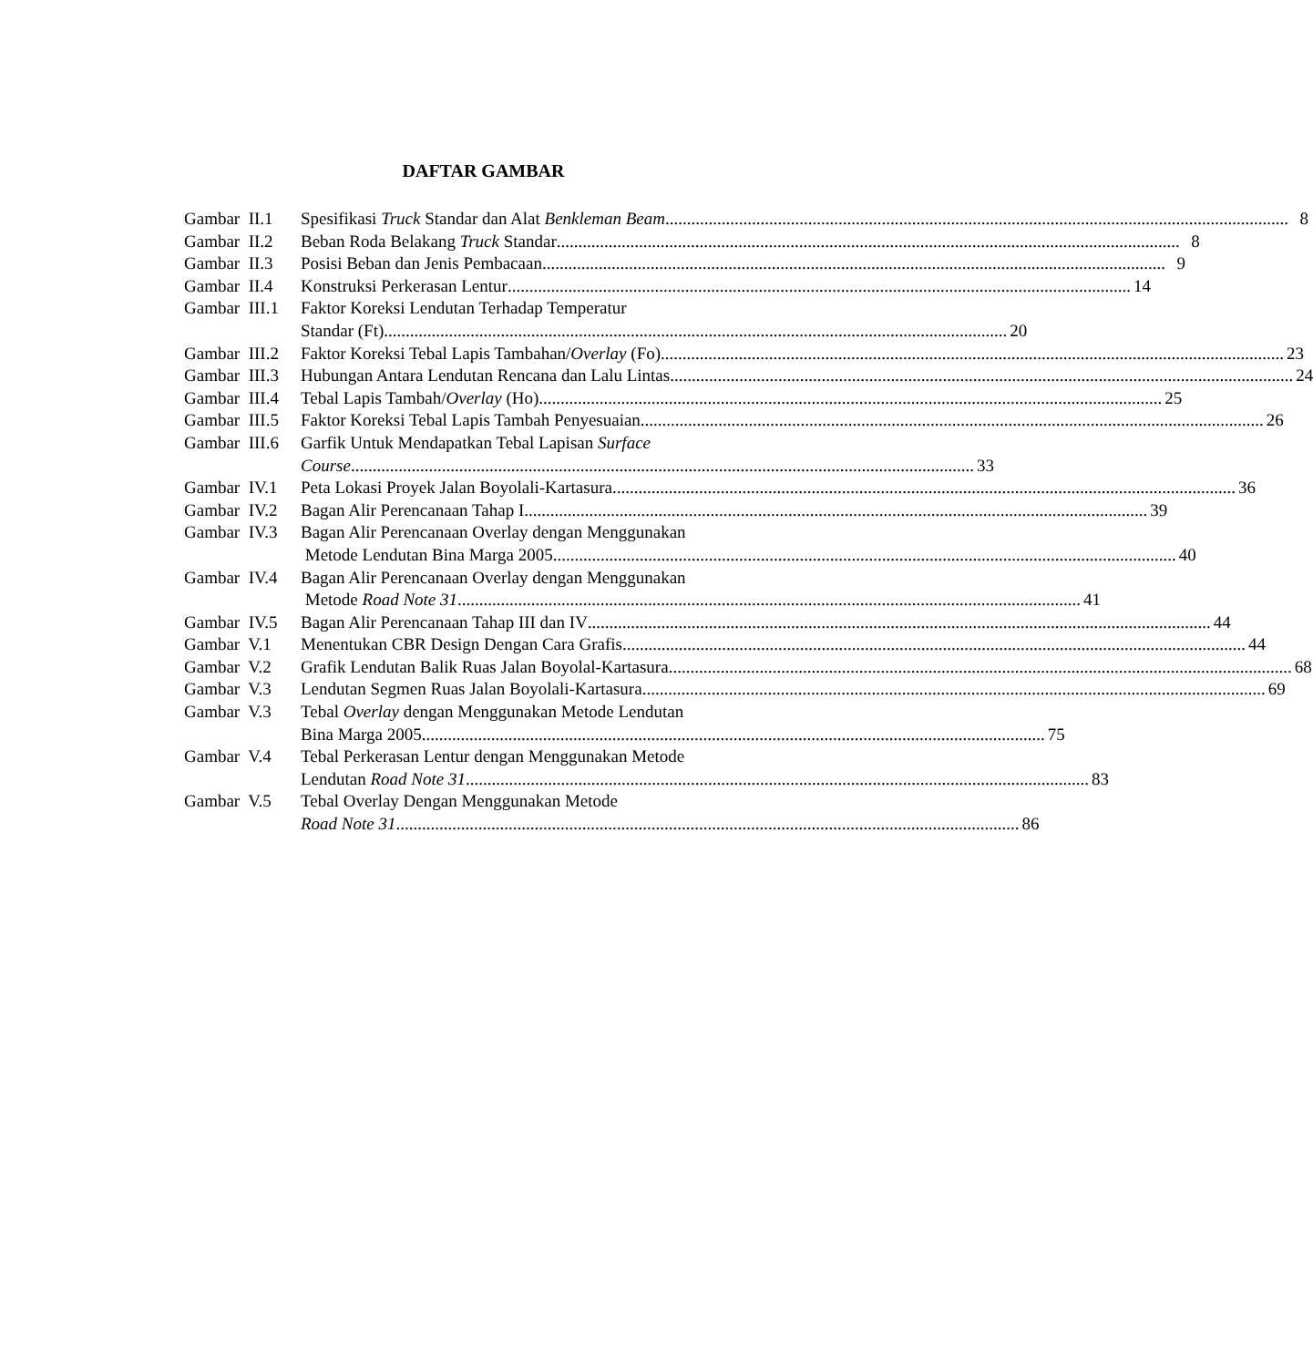DAFTAR GAMBAR
Gambar II.1 Spesifikasi Truck Standar dan Alat Benkleman Beam 8
Gambar II.2 Beban Roda Belakang Truck Standar 8
Gambar II.3 Posisi Beban dan Jenis Pembacaan 9
Gambar II.4 Konstruksi Perkerasan Lentur 14
Gambar III.1 Faktor Koreksi Lendutan Terhadap Temperatur
Standar (Ft) 20
Gambar III.2 Faktor Koreksi Tebal Lapis Tambahan/Overlay (Fo) 23
Gambar III.3 Hubungan Antara Lendutan Rencana dan Lalu Lintas 24
Gambar III.4 Tebal Lapis Tambah/Overlay (Ho) 25
Gambar III.5 Faktor Koreksi Tebal Lapis Tambah Penyesuaian 26
Gambar III.6 Garfik Untuk Mendapatkan Tebal Lapisan Surface
Course 33
Gambar IV.1 Peta Lokasi Proyek Jalan Boyolali-Kartasura 36
Gambar IV.2 Bagan Alir Perencanaan Tahap I 39
Gambar IV.3 Bagan Alir Perencanaan Overlay dengan Menggunakan
Metode Lendutan Bina Marga 2005 40
Gambar IV.4 Bagan Alir Perencanaan Overlay dengan Menggunakan
Metode Road Note 31 41
Gambar IV.5 Bagan Alir Perencanaan Tahap III dan IV 44
Gambar V.1 Menentukan CBR Design Dengan Cara Grafis 44
Gambar V.2 Grafik Lendutan Balik Ruas Jalan Boyolal-Kartasura 68
Gambar V.3 Lendutan Segmen Ruas Jalan Boyolali-Kartasura 69
Gambar V.3 Tebal Overlay dengan Menggunakan Metode Lendutan
Bina Marga 2005 75
Gambar V.4 Tebal Perkerasan Lentur dengan Menggunakan Metode
Lendutan Road Note 31 83
Gambar V.5 Tebal Overlay Dengan Menggunakan Metode
Road Note 31 86